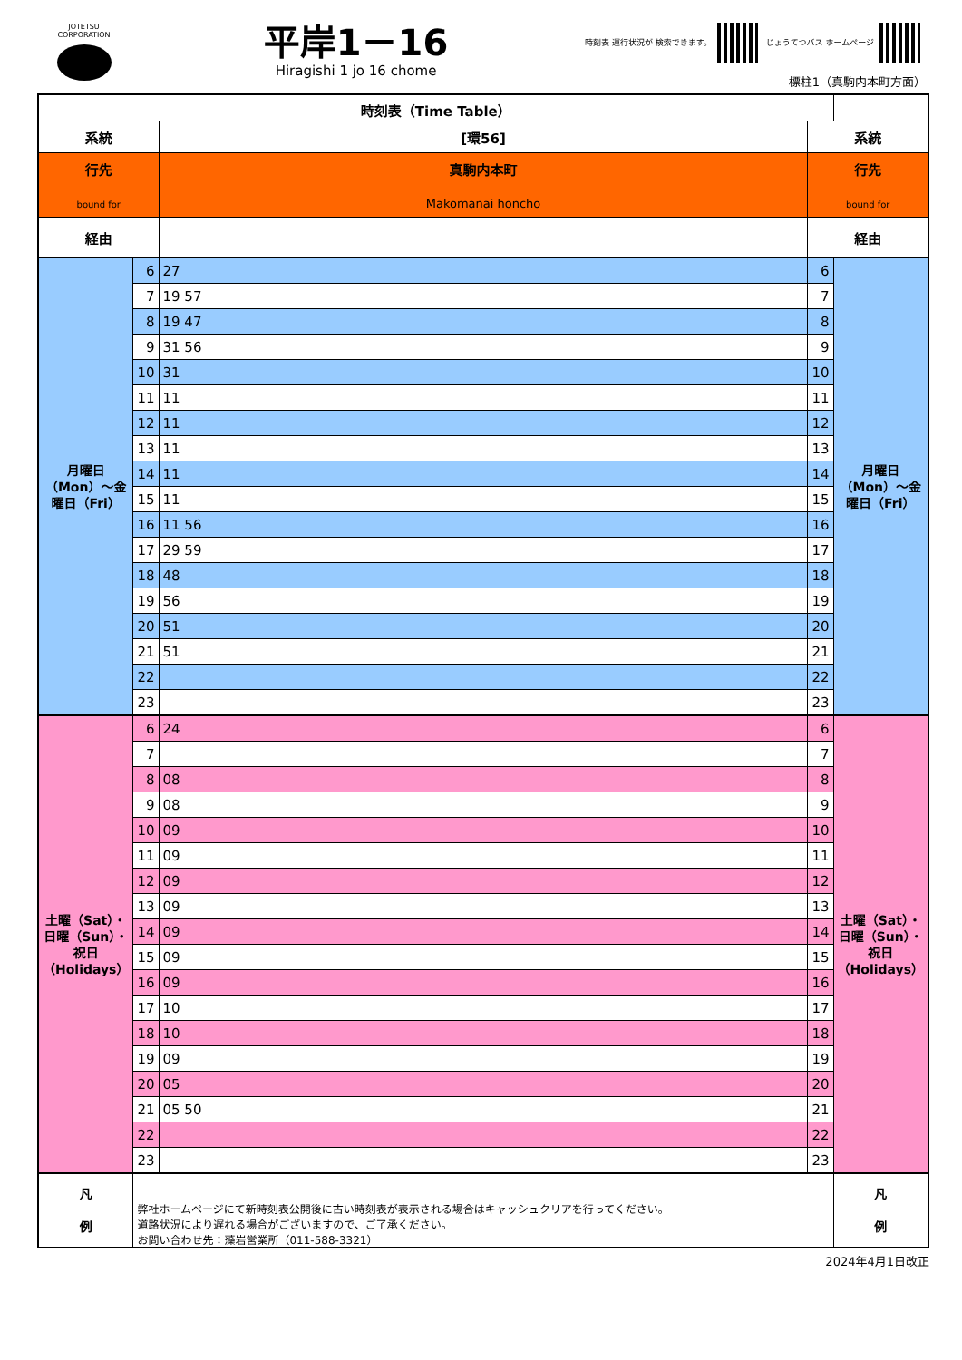JOTETSU CORPORATION
平岸1－16
Hiragishi 1 jo 16 chome
時刻表 運行状況が 検索できます。 じょうてつバス ホームページ
標柱1（真駒内本町方面）
| 時刻表（Time Table） | | | | |
| --- | --- | --- | --- | --- |
| 系統 | | [環56] | 系統 | |
| 行先 bound for | | 真駒内本町 Makomanai honcho | 行先 bound for | |
| 経由 | | | 経由 | |
| 月曜日（Mon）～金曜日（Fri） | 6 | 27 | 6 | 月曜日（Mon）～金曜日（Fri） |
| | 7 | 19 57 | 7 | |
| | 8 | 19 47 | 8 | |
| | 9 | 31 56 | 9 | |
| | 10 | 31 | 10 | |
| | 11 | 11 | 11 | |
| | 12 | 11 | 12 | |
| | 13 | 11 | 13 | |
| | 14 | 11 | 14 | |
| | 15 | 11 | 15 | |
| | 16 | 11 56 | 16 | |
| | 17 | 29 59 | 17 | |
| | 18 | 48 | 18 | |
| | 19 | 56 | 19 | |
| | 20 | 51 | 20 | |
| | 21 | 51 | 21 | |
| | 22 | | 22 | |
| | 23 | | 23 | |
| 土曜（Sat）・日曜（Sun）・祝日（Holidays） | 6 | 24 | 6 | 土曜（Sat）・日曜（Sun）・祝日（Holidays） |
| | 7 | | 7 | |
| | 8 | 08 | 8 | |
| | 9 | 08 | 9 | |
| | 10 | 09 | 10 | |
| | 11 | 09 | 11 | |
| | 12 | 09 | 12 | |
| | 13 | 09 | 13 | |
| | 14 | 09 | 14 | |
| | 15 | 09 | 15 | |
| | 16 | 09 | 16 | |
| | 17 | 10 | 17 | |
| | 18 | 10 | 18 | |
| | 19 | 09 | 19 | |
| | 20 | 05 | 20 | |
| | 21 | 05 50 | 21 | |
| | 22 | | 22 | |
| | 23 | | 23 | |
| 凡 例 | 弊社ホームページにて新時刻表公開後に古い時刻表が表示される場合はキャッシュクリアを行ってください。 道路状況により遅れる場合がございますので、ご了承ください。 お問い合わせ先：藻岩営業所（011-588-3321） | | | 凡 例 |
2024年4月1日改正